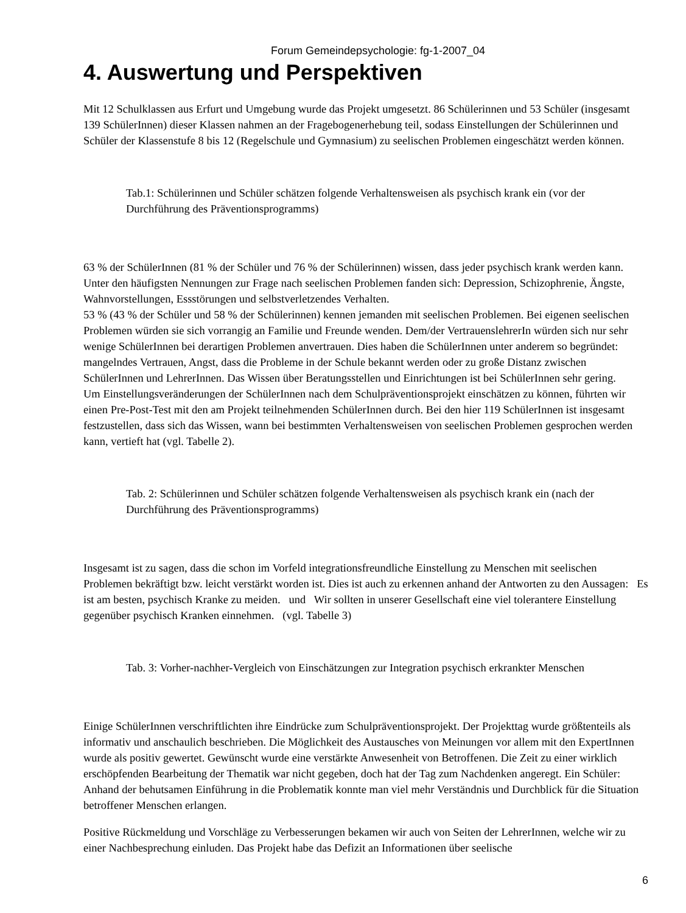Forum Gemeindepsychologie: fg-1-2007_04
4. Auswertung und Perspektiven
Mit 12 Schulklassen aus Erfurt und Umgebung wurde das Projekt umgesetzt. 86 Schülerinnen und 53 Schüler (insgesamt 139 SchülerInnen) dieser Klassen nahmen an der Fragebogenerhebung teil, sodass Einstellungen der Schülerinnen und Schüler der Klassenstufe 8 bis 12 (Regelschule und Gymnasium) zu seelischen Problemen eingeschätzt werden können.
Tab.1: Schülerinnen und Schüler schätzen folgende Verhaltensweisen als psychisch krank ein (vor der Durchführung des Präventionsprogramms)
63 % der SchülerInnen (81 % der Schüler und 76 % der Schülerinnen) wissen, dass jeder psychisch krank werden kann. Unter den häufigsten Nennungen zur Frage nach seelischen Problemen fanden sich: Depression, Schizophrenie, Ängste, Wahnvorstellungen, Essstörungen und selbstverletzendes Verhalten.
53 % (43 % der Schüler und 58 % der Schülerinnen) kennen jemanden mit seelischen Problemen. Bei eigenen seelischen Problemen würden sie sich vorrangig an Familie und Freunde wenden. Dem/der VertrauenslehrerIn würden sich nur sehr wenige SchülerInnen bei derartigen Problemen anvertrauen. Dies haben die SchülerInnen unter anderem so begründet: mangelndes Vertrauen, Angst, dass die Probleme in der Schule bekannt werden oder zu große Distanz zwischen SchülerInnen und LehrerInnen. Das Wissen über Beratungsstellen und Einrichtungen ist bei SchülerInnen sehr gering.
Um Einstellungsveränderungen der SchülerInnen nach dem Schulpräventionsprojekt einschätzen zu können, führten wir einen Pre-Post-Test mit den am Projekt teilnehmenden SchülerInnen durch. Bei den hier 119 SchülerInnen ist insgesamt festzustellen, dass sich das Wissen, wann bei bestimmten Verhaltensweisen von seelischen Problemen gesprochen werden kann, vertieft hat (vgl. Tabelle 2).
Tab. 2: Schülerinnen und Schüler schätzen folgende Verhaltensweisen als psychisch krank ein (nach der Durchführung des Präventionsprogramms)
Insgesamt ist zu sagen, dass die schon im Vorfeld integrationsfreundliche Einstellung zu Menschen mit seelischen Problemen bekräftigt bzw. leicht verstärkt worden ist. Dies ist auch zu erkennen anhand der Antworten zu den Aussagen: Es ist am besten, psychisch Kranke zu meiden. und Wir sollten in unserer Gesellschaft eine viel tolerantere Einstellung gegenüber psychisch Kranken einnehmen. (vgl. Tabelle 3)
Tab. 3: Vorher-nachher-Vergleich von Einschätzungen zur Integration psychisch erkrankter Menschen
Einige SchülerInnen verschriftlichten ihre Eindrücke zum Schulpräventionsprojekt. Der Projekttag wurde größtenteils als informativ und anschaulich beschrieben. Die Möglichkeit des Austausches von Meinungen vor allem mit den ExpertInnen wurde als positiv gewertet. Gewünscht wurde eine verstärkte Anwesenheit von Betroffenen. Die Zeit zu einer wirklich erschöpfenden Bearbeitung der Thematik war nicht gegeben, doch hat der Tag zum Nachdenken angeregt. Ein Schüler: Anhand der behutsamen Einführung in die Problematik konnte man viel mehr Verständnis und Durchblick für die Situation betroffener Menschen erlangen.
Positive Rückmeldung und Vorschläge zu Verbesserungen bekamen wir auch von Seiten der LehrerInnen, welche wir zu einer Nachbesprechung einluden. Das Projekt habe das Defizit an Informationen über seelische
6